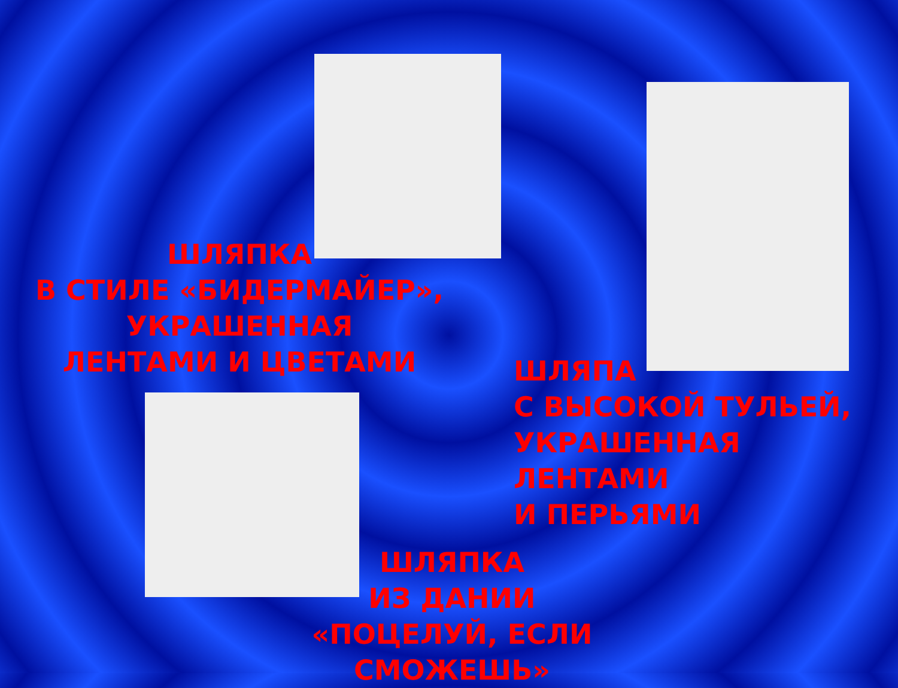ШЛЯПКА
В СТИЛЕ «БИДЕРМАЙЕР»,
УКРАШЕННАЯ
ЛЕНТАМИ И ЦВЕТАМИ
ШЛЯПА
С ВЫСОКОЙ ТУЛЬЕЙ,
УКРАШЕННАЯ ЛЕНТАМИ
И ПЕРЬЯМИ
ШЛЯПКА
ИЗ ДАНИИ
«ПОЦЕЛУЙ, ЕСЛИ СМОЖЕШЬ»